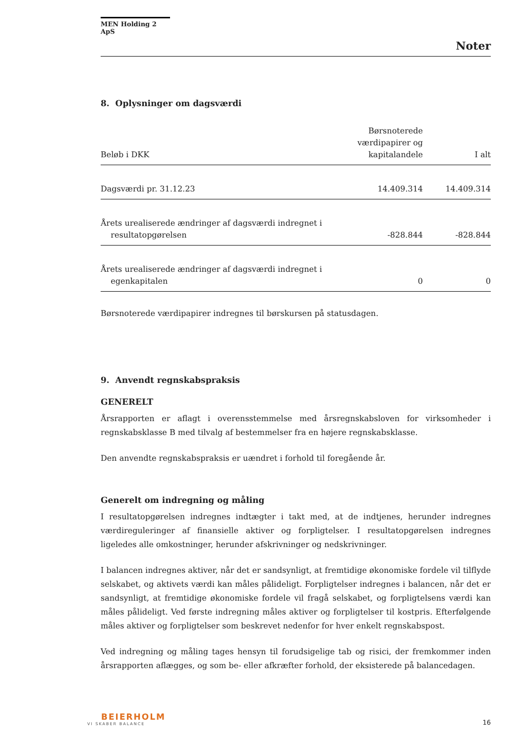MEN Holding 2 ApS
Noter
8. Oplysninger om dagsværdi
| Beløb i DKK | Børsnoterede værdipapirer og kapitalandele | I alt |
| --- | --- | --- |
| Dagsværdi pr. 31.12.23 | 14.409.314 | 14.409.314 |
| Årets urealiserede ændringer af dagsværdi indregnet i resultatopgørelsen | -828.844 | -828.844 |
| Årets urealiserede ændringer af dagsværdi indregnet i egenkapitalen | 0 | 0 |
Børsnoterede værdipapirer indregnes til børskursen på statusdagen.
9. Anvendt regnskabspraksis
GENERELT
Årsrapporten er aflagt i overensstemmelse med årsregnskabsloven for virksomheder i regnskabsklasse B med tilvalg af bestemmelser fra en højere regnskabsklasse.
Den anvendte regnskabspraksis er uændret i forhold til foregående år.
Generelt om indregning og måling
I resultatopgørelsen indregnes indtægter i takt med, at de indtjenes, herunder indregnes værdireguleringer af finansielle aktiver og forpligtelser. I resultatopgørelsen indregnes ligeledes alle omkostninger, herunder afskrivninger og nedskrivninger.
I balancen indregnes aktiver, når det er sandsynligt, at fremtidige økonomiske fordele vil tilflyde selskabet, og aktivets værdi kan måles pålideligt. Forpligtelser indregnes i balancen, når det er sandsynligt, at fremtidige økonomiske fordele vil fragå selskabet, og forpligtelsens værdi kan måles pålideligt. Ved første indregning måles aktiver og forpligtelser til kostpris. Efterfølgende måles aktiver og forpligtelser som beskrevet nedenfor for hver enkelt regnskabspost.
Ved indregning og måling tages hensyn til forudsigelige tab og risici, der fremkommer inden årsrapporten aflægges, og som be- eller afkræfter forhold, der eksisterede på balancedagen.
BEIERHOLM
VI SKABER BALANCE
16